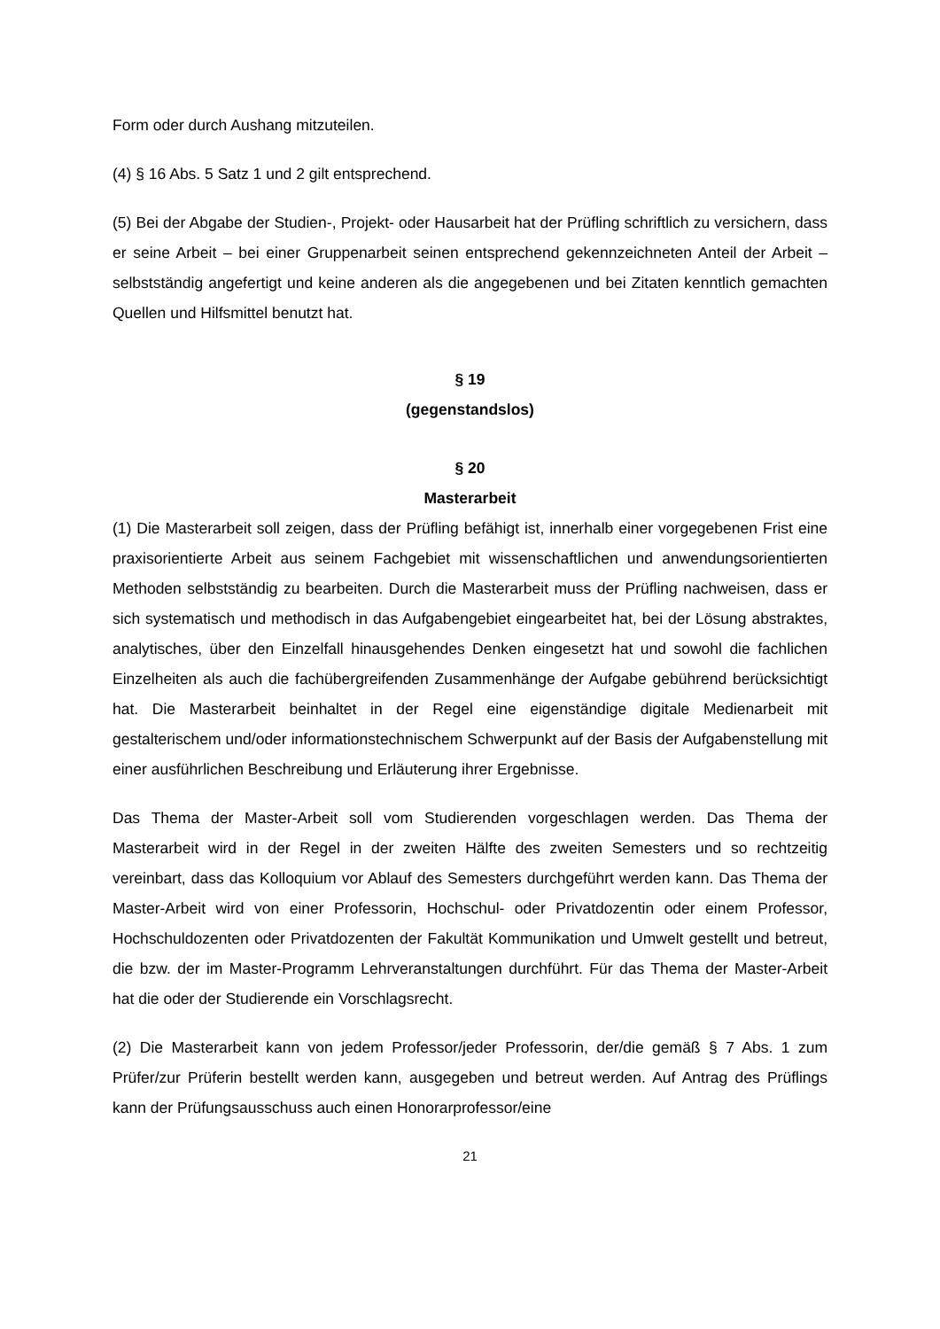Form oder durch Aushang mitzuteilen.
(4) § 16 Abs. 5 Satz 1 und 2 gilt entsprechend.
(5) Bei der Abgabe der Studien-, Projekt- oder Hausarbeit hat der Prüfling schriftlich zu versichern, dass er seine Arbeit – bei einer Gruppenarbeit seinen entsprechend gekennzeichneten Anteil der Arbeit – selbstständig angefertigt und keine anderen als die angegebenen und bei Zitaten kenntlich gemachten Quellen und Hilfsmittel benutzt hat.
§ 19
(gegenstandslos)
§ 20
Masterarbeit
(1) Die Masterarbeit soll zeigen, dass der Prüfling befähigt ist, innerhalb einer vorgegebenen Frist eine praxisorientierte Arbeit aus seinem Fachgebiet mit wissenschaftlichen und anwendungsorientierten Methoden selbstständig zu bearbeiten. Durch die Masterarbeit muss der Prüfling nachweisen, dass er sich systematisch und methodisch in das Aufgabengebiet eingearbeitet hat, bei der Lösung abstraktes, analytisches, über den Einzelfall hinausgehendes Denken eingesetzt hat und sowohl die fachlichen Einzelheiten als auch die fachübergreifenden Zusammenhänge der Aufgabe gebührend berücksichtigt hat. Die Masterarbeit beinhaltet in der Regel eine eigenständige digitale Medienarbeit mit gestalterischem und/oder informationstechnischem Schwerpunkt auf der Basis der Aufgabenstellung mit einer ausführlichen Beschreibung und Erläuterung ihrer Ergebnisse.
Das Thema der Master-Arbeit soll vom Studierenden vorgeschlagen werden. Das Thema der Masterarbeit wird in der Regel in der zweiten Hälfte des zweiten Semesters und so rechtzeitig vereinbart, dass das Kolloquium vor Ablauf des Semesters durchgeführt werden kann. Das Thema der Master-Arbeit wird von einer Professorin, Hochschul- oder Privatdozentin oder einem Professor, Hochschuldozenten oder Privatdozenten der Fakultät Kommunikation und Umwelt gestellt und betreut, die bzw. der im Master-Programm Lehrveranstaltungen durchführt. Für das Thema der Master-Arbeit hat die oder der Studierende ein Vorschlagsrecht.
(2) Die Masterarbeit kann von jedem Professor/jeder Professorin, der/die gemäß § 7 Abs. 1 zum Prüfer/zur Prüferin bestellt werden kann, ausgegeben und betreut werden. Auf Antrag des Prüflings kann der Prüfungsausschuss auch einen Honorarprofessor/eine
21